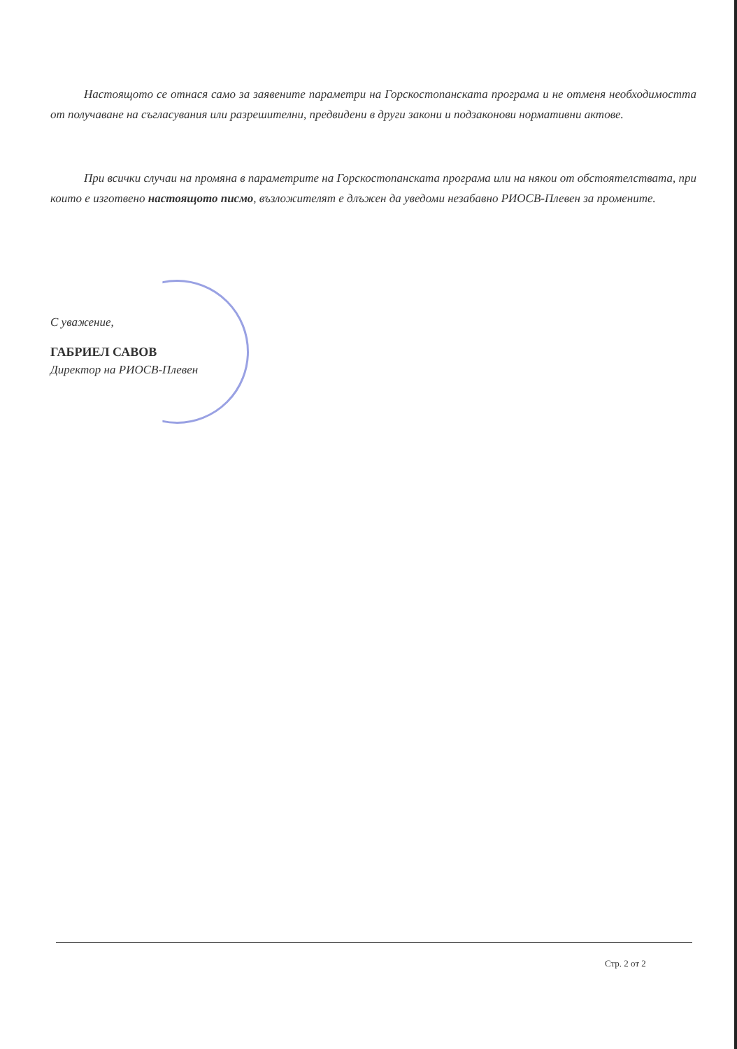Настоящото се отнася само за заявените параметри на Горскостопанската програма и не отменя необходимостта от получаване на съгласувания или разрешителни, предвидени в други закони и подзаконови нормативни актове.
При всички случаи на промяна в параметрите на Горскостопанската програма или на някои от обстоятелствата, при които е изготвено настоящото писмо, възложителят е длъжен да уведоми незабавно РИОСВ-Плевен за промените.
С уважение,
ГАБРИЕЛ САВОВ
Директор на РИОСВ-Плевен
Стр. 2 от 2